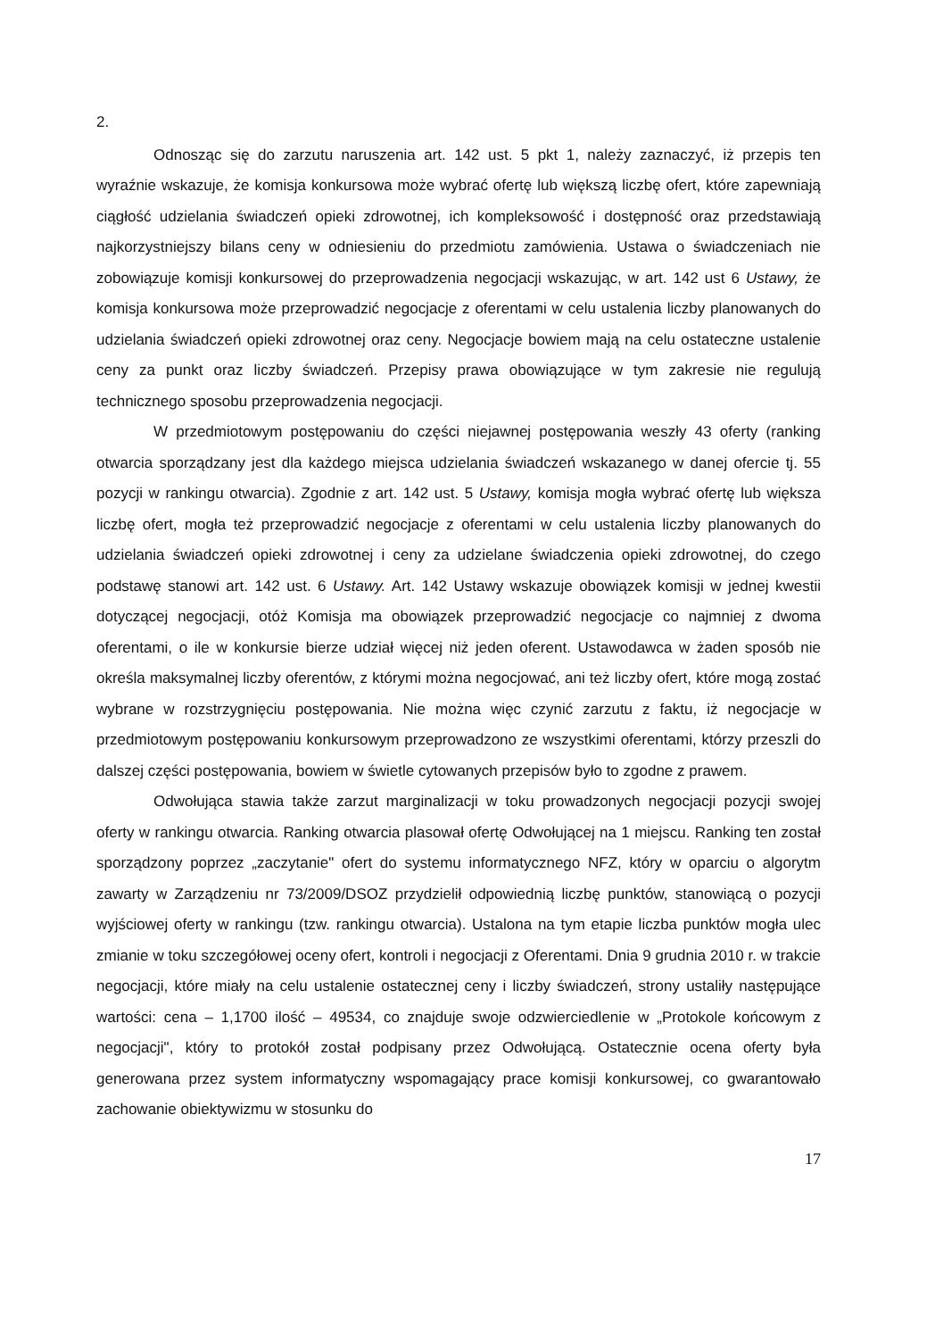2.
Odnosząc się do zarzutu naruszenia art. 142 ust. 5 pkt 1, należy zaznaczyć, iż przepis ten wyraźnie wskazuje, że komisja konkursowa może wybrać ofertę lub większą liczbę ofert, które zapewniają ciągłość udzielania świadczeń opieki zdrowotnej, ich kompleksowość i dostępność oraz przedstawiają najkorzystniejszy bilans ceny w odniesieniu do przedmiotu zamówienia. Ustawa o świadczeniach nie zobowiązuje komisji konkursowej do przeprowadzenia negocjacji wskazując, w art. 142 ust 6 Ustawy, że komisja konkursowa może przeprowadzić negocjacje z oferentami w celu ustalenia liczby planowanych do udzielania świadczeń opieki zdrowotnej oraz ceny. Negocjacje bowiem mają na celu ostateczne ustalenie ceny za punkt oraz liczby świadczeń. Przepisy prawa obowiązujące w tym zakresie nie regulują technicznego sposobu przeprowadzenia negocjacji.
W przedmiotowym postępowaniu do części niejawnej postępowania weszły 43 oferty (ranking otwarcia sporządzany jest dla każdego miejsca udzielania świadczeń wskazanego w danej ofercie tj. 55 pozycji w rankingu otwarcia). Zgodnie z art. 142 ust. 5 Ustawy, komisja mogła wybrać ofertę lub większa liczbę ofert, mogła też przeprowadzić negocjacje z oferentami w celu ustalenia liczby planowanych do udzielania świadczeń opieki zdrowotnej i ceny za udzielane świadczenia opieki zdrowotnej, do czego podstawę stanowi art. 142 ust. 6 Ustawy. Art. 142 Ustawy wskazuje obowiązek komisji w jednej kwestii dotyczącej negocjacji, otóż Komisja ma obowiązek przeprowadzić negocjacje co najmniej z dwoma oferentami, o ile w konkursie bierze udział więcej niż jeden oferent. Ustawodawca w żaden sposób nie określa maksymalnej liczby oferentów, z którymi można negocjować, ani też liczby ofert, które mogą zostać wybrane w rozstrzygnięciu postępowania. Nie można więc czynić zarzutu z faktu, iż negocjacje w przedmiotowym postępowaniu konkursowym przeprowadzono ze wszystkimi oferentami, którzy przeszli do dalszej części postępowania, bowiem w świetle cytowanych przepisów było to zgodne z prawem.
Odwołująca stawia także zarzut marginalizacji w toku prowadzonych negocjacji pozycji swojej oferty w rankingu otwarcia. Ranking otwarcia plasował ofertę Odwołującej na 1 miejscu. Ranking ten został sporządzony poprzez „zaczytanie" ofert do systemu informatycznego NFZ, który w oparciu o algorytm zawarty w Zarządzeniu nr 73/2009/DSOZ przydzielił odpowiednią liczbę punktów, stanowiącą o pozycji wyjściowej oferty w rankingu (tzw. rankingu otwarcia). Ustalona na tym etapie liczba punktów mogła ulec zmianie w toku szczegółowej oceny ofert, kontroli i negocjacji z Oferentami. Dnia 9 grudnia 2010 r. w trakcie negocjacji, które miały na celu ustalenie ostatecznej ceny i liczby świadczeń, strony ustaliły następujące wartości: cena – 1,1700 ilość – 49534, co znajduje swoje odzwierciedlenie w „Protokole końcowym z negocjacji", który to protokół został podpisany przez Odwołującą. Ostatecznie ocena oferty była generowana przez system informatyczny wspomagający prace komisji konkursowej, co gwarantowało zachowanie obiektywizmu w stosunku do
17